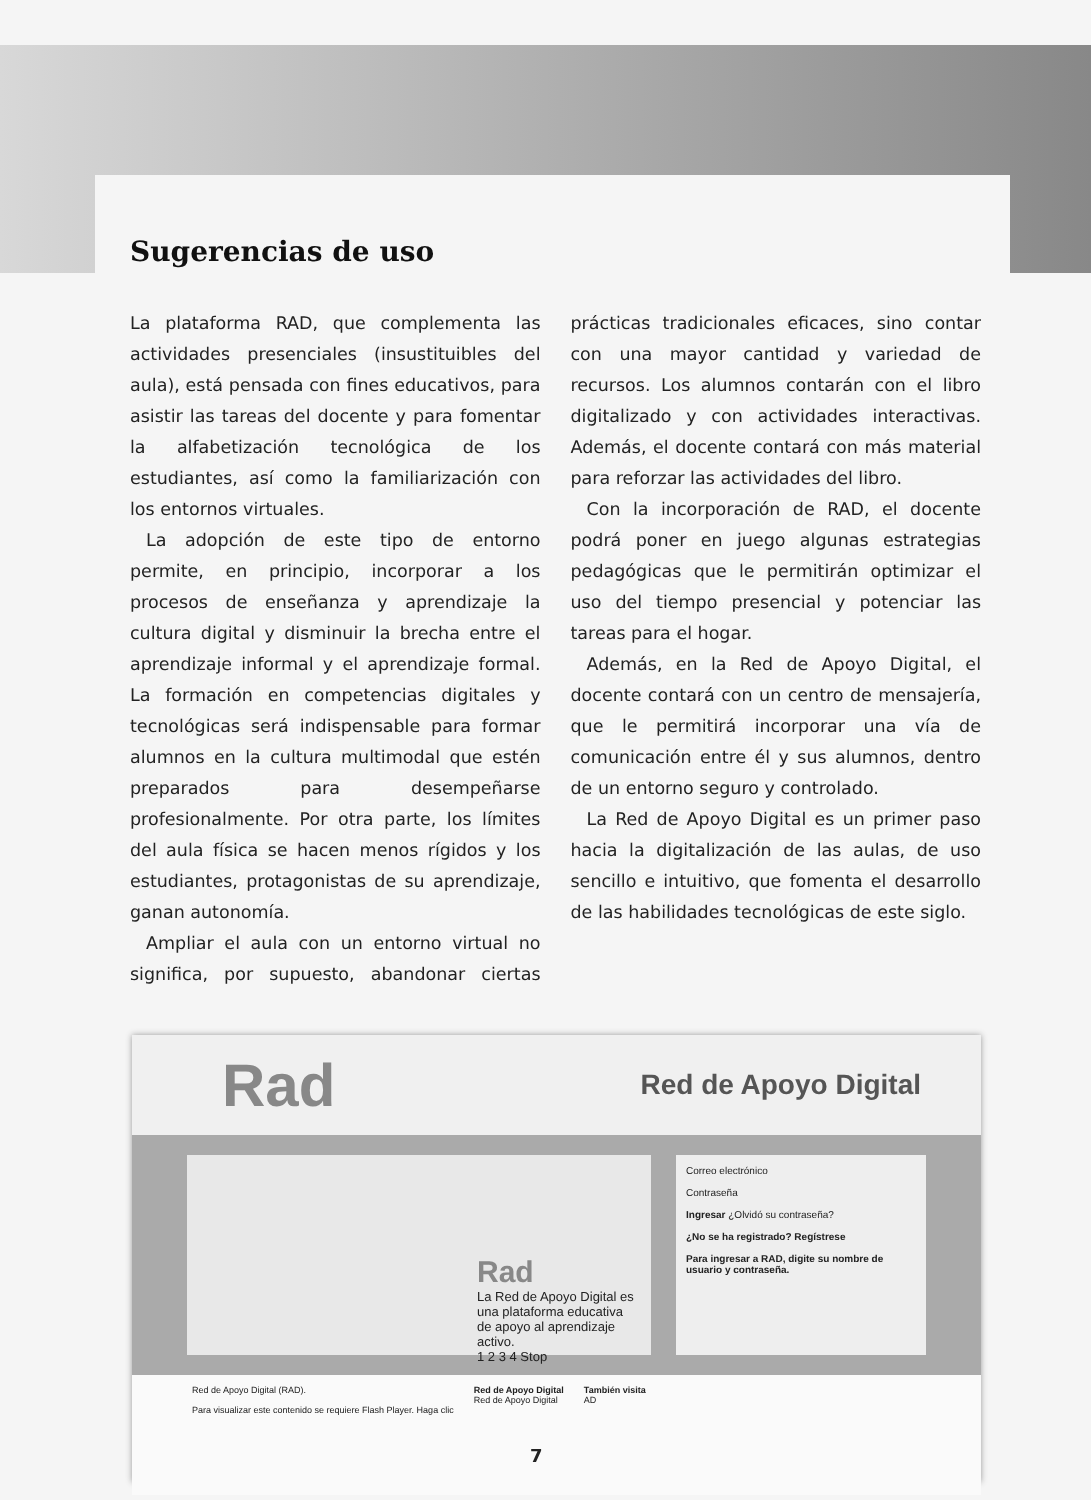Sugerencias de uso
La plataforma RAD, que complementa las actividades presenciales (insustituibles del aula), está pensada con fines educativos, para asistir las tareas del docente y para fomentar la alfabetización tecnológica de los estudiantes, así como la familiarización con los entornos virtuales.
La adopción de este tipo de entorno permite, en principio, incorporar a los procesos de enseñanza y aprendizaje la cultura digital y disminuir la brecha entre el aprendizaje informal y el aprendizaje formal. La formación en competencias digitales y tecnológicas será indispensable para formar alumnos en la cultura multimodal que estén preparados para desempeñarse profesionalmente. Por otra parte, los límites del aula física se hacen menos rígidos y los estudiantes, protagonistas de su aprendizaje, ganan autonomía.
Ampliar el aula con un entorno virtual no significa, por supuesto, abandonar ciertas prácticas tradicionales eficaces, sino contar con una mayor cantidad y variedad de recursos. Los alumnos contarán con el libro digitalizado y con actividades interactivas. Además, el docente contará con más material para reforzar las actividades del libro.
Con la incorporación de RAD, el docente podrá poner en juego algunas estrategias pedagógicas que le permitirán optimizar el uso del tiempo presencial y potenciar las tareas para el hogar.
Además, en la Red de Apoyo Digital, el docente contará con un centro de mensajería, que le permitirá incorporar una vía de comunicación entre él y sus alumnos, dentro de un entorno seguro y controlado.
La Red de Apoyo Digital es un primer paso hacia la digitalización de las aulas, de uso sencillo e intuitivo, que fomenta el desarrollo de las habilidades tecnológicas de este siglo.
Rad Red de Apoyo Digital
Rad
La Red de Apoyo Digital es una plataforma educativa de apoyo al aprendizaje activo.
1 2 3 4 Stop
Correo electrónico
Contraseña
Ingresar ¿Olvidó su contraseña?
¿No se ha registrado? Regístrese
Para ingresar a RAD, digite su nombre de usuario y contraseña.
Red de Apoyo Digital (RAD).
Para visualizar este contenido se requiere Flash Player. Haga clic
Red de Apoyo Digital
Red de Apoyo Digital
También visita
AD
7